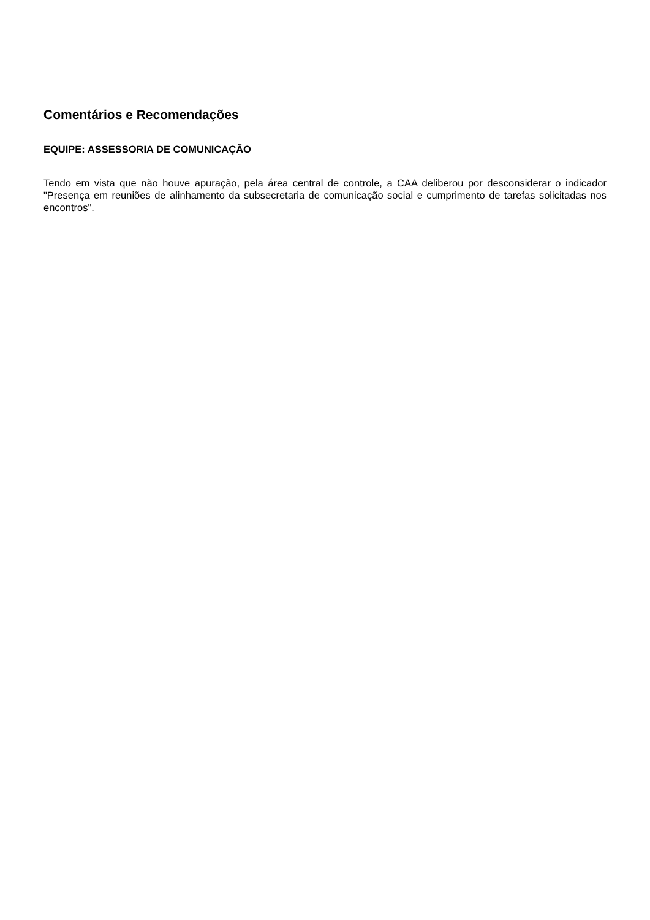Comentários e Recomendações
EQUIPE: ASSESSORIA DE COMUNICAÇÃO
Tendo em vista que não houve apuração, pela área central de controle, a CAA deliberou por desconsiderar o indicador "Presença em reuniões de alinhamento da subsecretaria de comunicação social e cumprimento de tarefas solicitadas nos encontros".